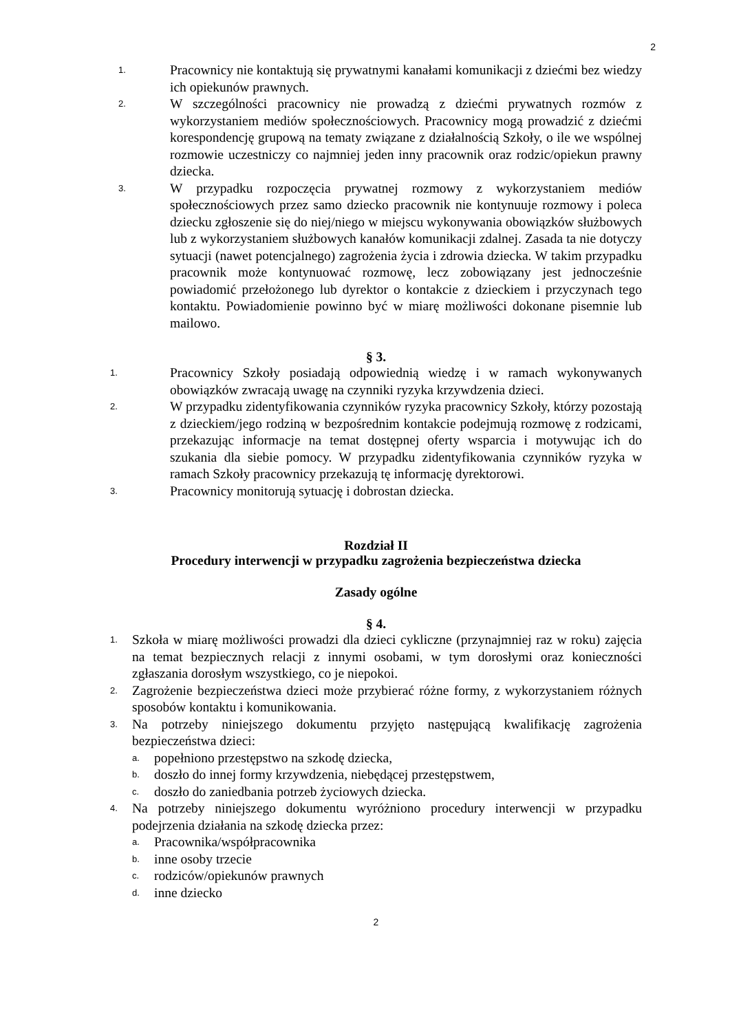2
1. Pracownicy nie kontaktują się prywatnymi kanałami komunikacji z dziećmi bez wiedzy ich opiekunów prawnych.
2. W szczególności pracownicy nie prowadzą z dziećmi prywatnych rozmów z wykorzystaniem mediów społecznościowych. Pracownicy mogą prowadzić z dziećmi korespondencję grupową na tematy związane z działalnością Szkoły, o ile we wspólnej rozmowie uczestniczy co najmniej jeden inny pracownik oraz rodzic/opiekun prawny dziecka.
3. W przypadku rozpoczęcia prywatnej rozmowy z wykorzystaniem mediów społecznościowych przez samo dziecko pracownik nie kontynuuje rozmowy i poleca dziecku zgłoszenie się do niej/niego w miejscu wykonywania obowiązków służbowych lub z wykorzystaniem służbowych kanałów komunikacji zdalnej. Zasada ta nie dotyczy sytuacji (nawet potencjalnego) zagrożenia życia i zdrowia dziecka. W takim przypadku pracownik może kontynuować rozmowę, lecz zobowiązany jest jednocześnie powiadomić przełożonego lub dyrektor o kontakcie z dzieckiem i przyczynach tego kontaktu. Powiadomienie powinno być w miarę możliwości dokonane pisemnie lub mailowo.
§ 3.
1. Pracownicy Szkoły posiadają odpowiednią wiedzę i w ramach wykonywanych obowiązków zwracają uwagę na czynniki ryzyka krzywdzenia dzieci.
2. W przypadku zidentyfikowania czynników ryzyka pracownicy Szkoły, którzy pozostają z dzieckiem/jego rodziną w bezpośrednim kontakcie podejmują rozmowę z rodzicami, przekazując informacje na temat dostępnej oferty wsparcia i motywując ich do szukania dla siebie pomocy. W przypadku zidentyfikowania czynników ryzyka w ramach Szkoły pracownicy przekazują tę informację dyrektorowi.
3. Pracownicy monitorują sytuację i dobrostan dziecka.
Rozdział II
Procedury interwencji w przypadku zagrożenia bezpieczeństwa dziecka
Zasady ogólne
§ 4.
1. Szkoła w miarę możliwości prowadzi dla dzieci cykliczne (przynajmniej raz w roku) zajęcia na temat bezpiecznych relacji z innymi osobami, w tym dorosłymi oraz konieczności zgłaszania dorosłym wszystkiego, co je niepokoi.
2. Zagrożenie bezpieczeństwa dzieci może przybierać różne formy, z wykorzystaniem różnych sposobów kontaktu i komunikowania.
3. Na potrzeby niniejszego dokumentu przyjęto następującą kwalifikację zagrożenia bezpieczeństwa dzieci:
a. popełniono przestępstwo na szkodę dziecka,
b. doszło do innej formy krzywdzenia, niebędącej przestępstwem,
c. doszło do zaniedbania potrzeb życiowych dziecka.
4. Na potrzeby niniejszego dokumentu wyróżniono procedury interwencji w przypadku podejrzenia działania na szkodę dziecka przez:
a. Pracownika/współpracownika
b. inne osoby trzecie
c. rodziców/opiekunów prawnych
d. inne dziecko
2